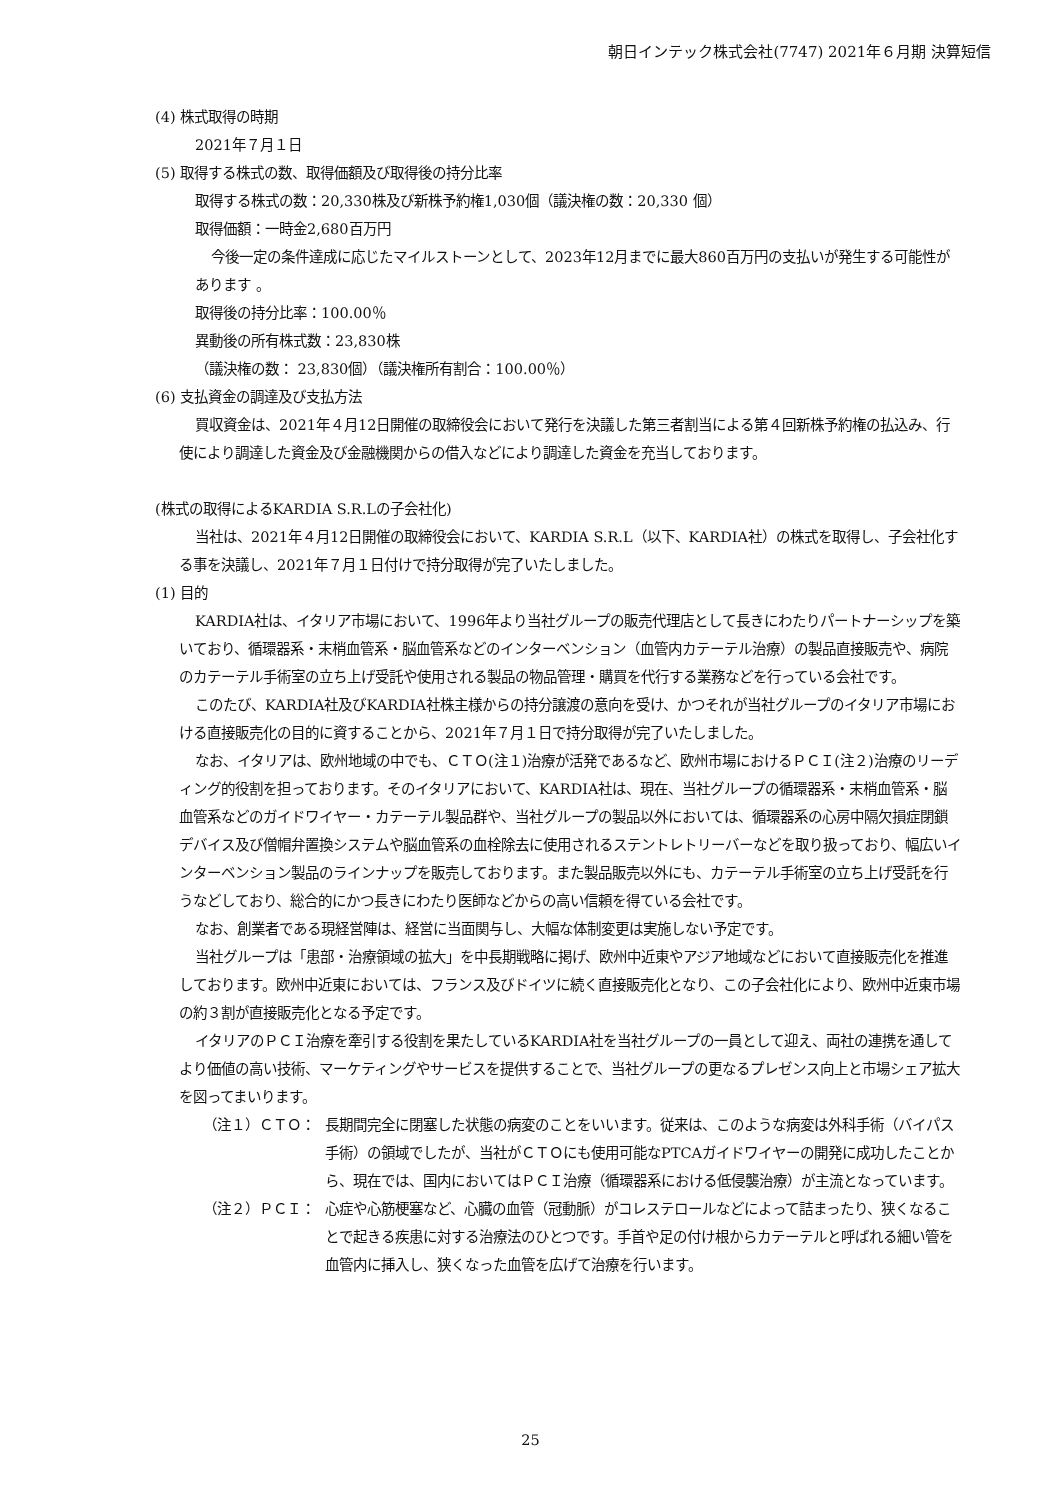朝日インテック株式会社(7747) 2021年６月期 決算短信
(4) 株式取得の時期
2021年７月１日
(5) 取得する株式の数、取得価額及び取得後の持分比率
取得する株式の数：20,330株及び新株予約権1,030個（議決権の数：20,330 個）
取得価額：一時金2,680百万円
今後一定の条件達成に応じたマイルストーンとして、2023年12月までに最大860百万円の支払いが発生する可能性があります 。
取得後の持分比率：100.00％
異動後の所有株式数：23,830株
（議決権の数： 23,830個）（議決権所有割合：100.00％）
(6) 支払資金の調達及び支払方法
買収資金は、2021年４月12日開催の取締役会において発行を決議した第三者割当による第４回新株予約権の払込み、行使により調達した資金及び金融機関からの借入などにより調達した資金を充当しております。
(株式の取得によるKARDIA S.R.Lの子会社化)
当社は、2021年４月12日開催の取締役会において、KARDIA S.R.L（以下、KARDIA社）の株式を取得し、子会社化する事を決議し、2021年７月１日付けで持分取得が完了いたしました。
(1) 目的
KARDIA社は、イタリア市場において、1996年より当社グループの販売代理店として長きにわたりパートナーシップを築いており、循環器系・末梢血管系・脳血管系などのインターベンション（血管内カテーテル治療）の製品直接販売や、病院のカテーテル手術室の立ち上げ受託や使用される製品の物品管理・購買を代行する業務などを行っている会社です。
このたび、KARDIA社及びKARDIA社株主様からの持分譲渡の意向を受け、かつそれが当社グループのイタリア市場における直接販売化の目的に資することから、2021年７月１日で持分取得が完了いたしました。
なお、イタリアは、欧州地域の中でも、ＣＴＯ(注１)治療が活発であるなど、欧州市場におけるＰＣＩ(注２)治療のリーディング的役割を担っております。そのイタリアにおいて、KARDIA社は、現在、当社グループの循環器系・末梢血管系・脳血管系などのガイドワイヤー・カテーテル製品群や、当社グループの製品以外においては、循環器系の心房中隔欠損症閉鎖デバイス及び僧帽弁置換システムや脳血管系の血栓除去に使用されるステントレトリーバーなどを取り扱っており、幅広いインターベンション製品のラインナップを販売しております。また製品販売以外にも、カテーテル手術室の立ち上げ受託を行うなどしており、総合的にかつ長きにわたり医師などからの高い信頼を得ている会社です。
なお、創業者である現経営陣は、経営に当面関与し、大幅な体制変更は実施しない予定です。
当社グループは「患部・治療領域の拡大」を中長期戦略に掲げ、欧州中近東やアジア地域などにおいて直接販売化を推進しております。欧州中近東においては、フランス及びドイツに続く直接販売化となり、この子会社化により、欧州中近東市場の約３割が直接販売化となる予定です。
イタリアのＰＣＩ治療を牽引する役割を果たしているKARDIA社を当社グループの一員として迎え、両社の連携を通してより価値の高い技術、マーケティングやサービスを提供することで、当社グループの更なるプレゼンス向上と市場シェア拡大を図ってまいります。
（注１）ＣＴＯ： 長期間完全に閉塞した状態の病変のことをいいます。従来は、このような病変は外科手術（バイパス手術）の領域でしたが、当社がＣＴＯにも使用可能なPTCAガイドワイヤーの開発に成功したことから、現在では、国内においてはＰＣＩ治療（循環器系における低侵襲治療）が主流となっています。
（注２）ＰＣＩ： 心症や心筋梗塞など、心臓の血管（冠動脈）がコレステロールなどによって詰まったり、狭くなることで起きる疾患に対する治療法のひとつです。手首や足の付け根からカテーテルと呼ばれる細い管を血管内に挿入し、狭くなった血管を広げて治療を行います。
25